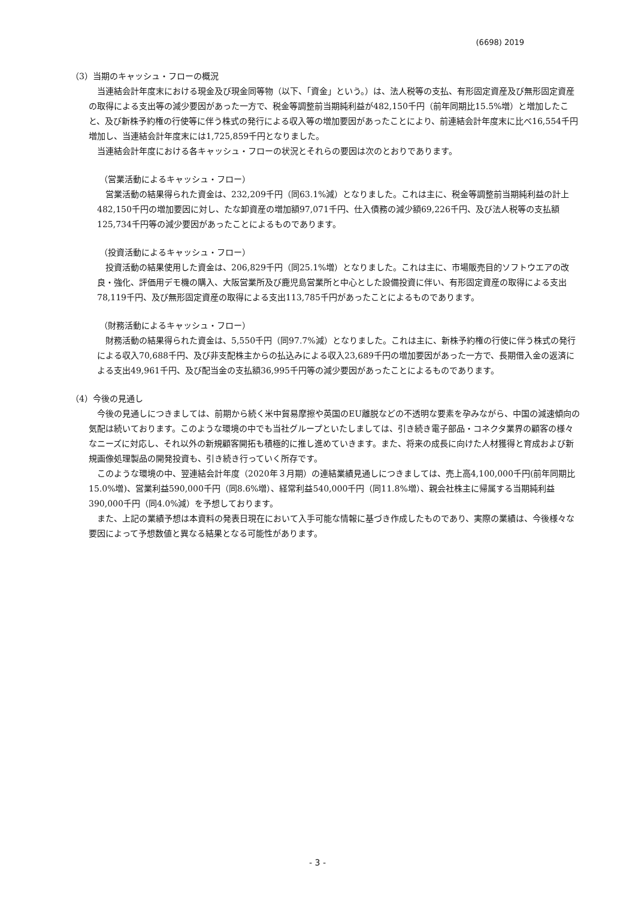(6698) 2019
（3）当期のキャッシュ・フローの概況
当連結会計年度末における現金及び現金同等物（以下、「資金」という。）は、法人税等の支払、有形固定資産及び無形固定資産の取得による支出等の減少要因があった一方で、税金等調整前当期純利益が482,150千円（前年同期比15.5%増）と増加したこと、及び新株予約権の行使等に伴う株式の発行による収入等の増加要因があったことにより、前連結会計年度末に比べ16,554千円増加し、当連結会計年度末には1,725,859千円となりました。
当連結会計年度における各キャッシュ・フローの状況とそれらの要因は次のとおりであります。
（営業活動によるキャッシュ・フロー）
営業活動の結果得られた資金は、232,209千円（同63.1%減）となりました。これは主に、税金等調整前当期純利益の計上482,150千円の増加要因に対し、たな卸資産の増加額97,071千円、仕入債務の減少額69,226千円、及び法人税等の支払額125,734千円等の減少要因があったことによるものであります。
（投資活動によるキャッシュ・フロー）
投資活動の結果使用した資金は、206,829千円（同25.1%増）となりました。これは主に、市場販売目的ソフトウエアの改良・強化、評価用デモ機の購入、大阪営業所及び鹿児島営業所と中心とした設備投資に伴い、有形固定資産の取得による支出78,119千円、及び無形固定資産の取得による支出113,785千円があったことによるものであります。
（財務活動によるキャッシュ・フロー）
財務活動の結果得られた資金は、5,550千円（同97.7%減）となりました。これは主に、新株予約権の行使に伴う株式の発行による収入70,688千円、及び非支配株主からの払込みによる収入23,689千円の増加要因があった一方で、長期借入金の返済による支出49,961千円、及び配当金の支払額36,995千円等の減少要因があったことによるものであります。
（4）今後の見通し
今後の見通しにつきましては、前期から続く米中貿易摩擦や英国のEU離脱などの不透明な要素を孕みながら、中国の減速傾向の気配は続いております。このような環境の中でも当社グループといたしましては、引き続き電子部品・コネクタ業界の顧客の様々なニーズに対応し、それ以外の新規顧客開拓も積極的に推し進めていきます。また、将来の成長に向けた人材獲得と育成および新規画像処理製品の開発投資も、引き続き行っていく所存です。
このような環境の中、翌連結会計年度（2020年３月期）の連結業績見通しにつきましては、売上高4,100,000千円(前年同期比15.0%増)、営業利益590,000千円（同8.6%増）、経常利益540,000千円（同11.8%増）、親会社株主に帰属する当期純利益390,000千円（同4.0%減）を予想しております。
また、上記の業績予想は本資料の発表日現在において入手可能な情報に基づき作成したものであり、実際の業績は、今後様々な要因によって予想数値と異なる結果となる可能性があります。
- 3 -